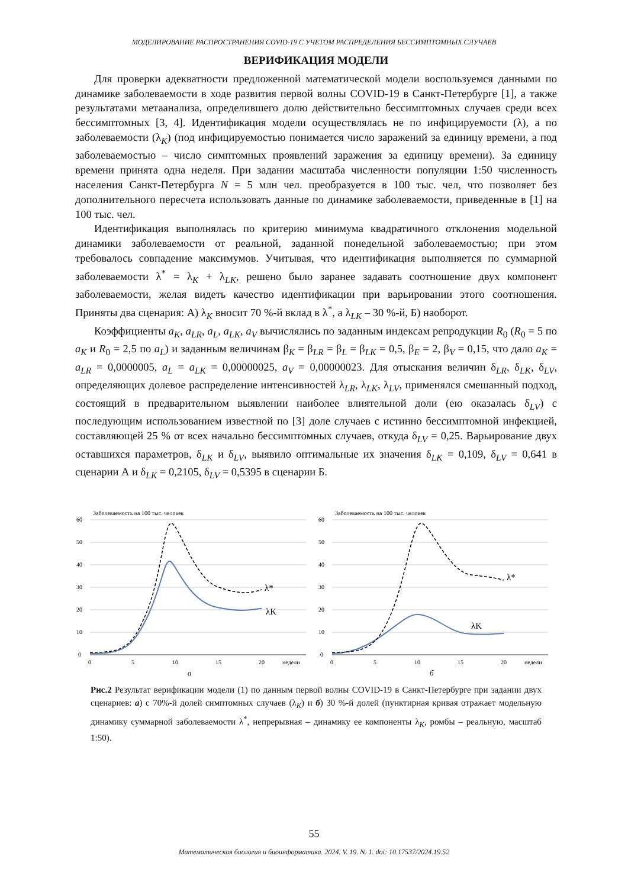МОДЕЛИРОВАНИЕ РАСПРОСТРАНЕНИЯ COVID-19 С УЧЕТОМ РАСПРЕДЕЛЕНИЯ БЕССИМПТОМНЫХ СЛУЧАЕВ
ВЕРИФИКАЦИЯ МОДЕЛИ
Для проверки адекватности предложенной математической модели воспользуемся данными по динамике заболеваемости в ходе развития первой волны COVID-19 в Санкт-Петербурге [1], а также результатами метаанализа, определившего долю действительно бессимптомных случаев среди всех бессимптомных [3, 4]. Идентификация модели осуществлялась не по инфицируемости (λ), а по заболеваемости (λ<sub>K</sub>) (под инфицируемостью понимается число заражений за единицу времени, а под заболеваемостью – число симптомных проявлений заражения за единицу времени). За единицу времени принята одна неделя. При задании масштаба численности популяции 1:50 численность населения Санкт-Петербурга N = 5 млн чел. преобразуется в 100 тыс. чел, что позволяет без дополнительного пересчета использовать данные по динамике заболеваемости, приведенные в [1] на 100 тыс. чел.
Идентификация выполнялась по критерию минимума квадратичного отклонения модельной динамики заболеваемости от реальной, заданной понедельной заболеваемостью; при этом требовалось совпадение максимумов. Учитывая, что идентификация выполняется по суммарной заболеваемости λ<sup>*</sup> = λ<sub>K</sub> + λ<sub>LK</sub>, решено было заранее задавать соотношение двух компонент заболеваемости, желая видеть качество идентификации при варьировании этого соотношения. Приняты два сценария: А) λ<sub>K</sub> вносит 70 %-й вклад в λ<sup>*</sup>, а λ<sub>LK</sub> – 30 %-й, Б) наоборот.
Коэффициенты a<sub>K</sub>, a<sub>LR</sub>, a<sub>L</sub>, a<sub>LK</sub>, a<sub>V</sub> вычислялись по заданным индексам репродукции R<sub>0</sub> (R<sub>0</sub> = 5 по a<sub>K</sub> и R<sub>0</sub> = 2,5 по a<sub>L</sub>) и заданным величинам β<sub>K</sub> = β<sub>LR</sub> = β<sub>L</sub> = β<sub>LK</sub> = 0,5, β<sub>E</sub> = 2, β<sub>V</sub> = 0,15, что дало a<sub>K</sub> = a<sub>LR</sub> = 0,0000005, a<sub>L</sub> = a<sub>LK</sub> = 0,00000025, a<sub>V</sub> = 0,00000023. Для отыскания величин δ<sub>LR</sub>, δ<sub>LK</sub>, δ<sub>LV</sub>, определяющих долевое распределение интенсивностей λ<sub>LR</sub>, λ<sub>LK</sub>, λ<sub>LV</sub>, применялся смешанный подход, состоящий в предварительном выявлении наиболее влиятельной доли (ею оказалась δ<sub>LV</sub>) с последующим использованием известной по [3] доле случаев с истинно бессимптомной инфекцией, составляющей 25 % от всех начально бессимптомных случаев, откуда δ<sub>LV</sub> = 0,25. Варьирование двух оставшихся параметров, δ<sub>LK</sub> и δ<sub>LV</sub>, выявило оптимальные их значения δ<sub>LK</sub> = 0,109, δ<sub>LV</sub> = 0,641 в сценарии А и δ<sub>LK</sub> = 0,2105, δ<sub>LV</sub> = 0,5395 в сценарии Б.
Заболеваемость на 100 тыс. человек
60
50
40
30
20
10
0
0
5
10
15
20
недели
λ*
λK
а
Заболеваемость на 100 тыс. человек
60
50
40
30
20
10
0
0
5
10
15
20
недели
λ*
λK
б
Рис.2 Результат верификации модели (1) по данным первой волны COVID-19 в Санкт-Петербурге при задании двух сценариев: а) с 70%-й долей симптомных случаев (λ<sub>K</sub>) и б) 30 %-й долей (пунктирная кривая отражает модельную динамику суммарной заболеваемости λ<sup>*</sup>, непрерывная – динамику ее компоненты λ<sub>K</sub>, ромбы – реальную, масштаб 1:50).
55
Математическая биология и биоинформатика. 2024. V. 19. № 1. doi: 10.17537/2024.19.52